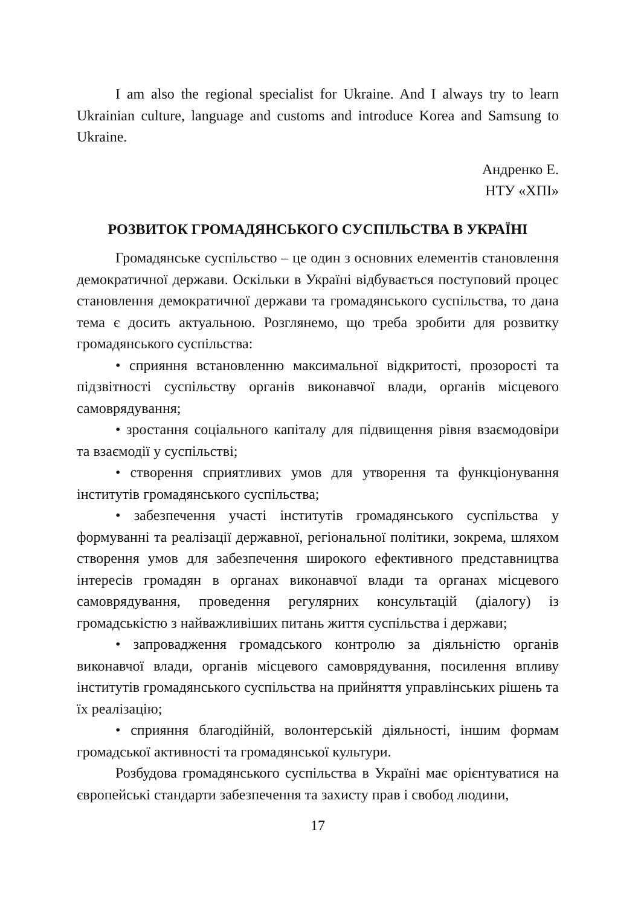I am also the regional specialist for Ukraine. And I always try to learn Ukrainian culture, language and customs and introduce Korea and Samsung to Ukraine.
Андренко Е.
НТУ «ХПІ»
РОЗВИТОК ГРОМАДЯНСЬКОГО СУСПІЛЬСТВА В УКРАЇНІ
Громадянське суспільство – це один з основних елементів становлення демократичної держави. Оскільки в Україні відбувається поступовий процес становлення демократичної держави та громадянського суспільства, то дана тема є досить актуальною. Розглянемо, що треба зробити для розвитку громадянського суспільства:
• сприяння встановленню максимальної відкритості, прозорості та підзвітності суспільству органів виконавчої влади, органів місцевого самоврядування;
• зростання соціального капіталу для підвищення рівня взаємодовіри та взаємодії у суспільстві;
• створення сприятливих умов для утворення та функціонування інститутів громадянського суспільства;
• забезпечення участі інститутів громадянського суспільства у формуванні та реалізації державної, регіональної політики, зокрема, шляхом створення умов для забезпечення широкого ефективного представництва інтересів громадян в органах виконавчої влади та органах місцевого самоврядування, проведення регулярних консультацій (діалогу) із громадськістю з найважливіших питань життя суспільства і держави;
• запровадження громадського контролю за діяльністю органів виконавчої влади, органів місцевого самоврядування, посилення впливу інститутів громадянського суспільства на прийняття управлінських рішень та їх реалізацію;
• сприяння благодійній, волонтерській діяльності, іншим формам громадської активності та громадянської культури.
Розбудова громадянського суспільства в Україні має орієнтуватися на європейські стандарти забезпечення та захисту прав і свобод людини,
17